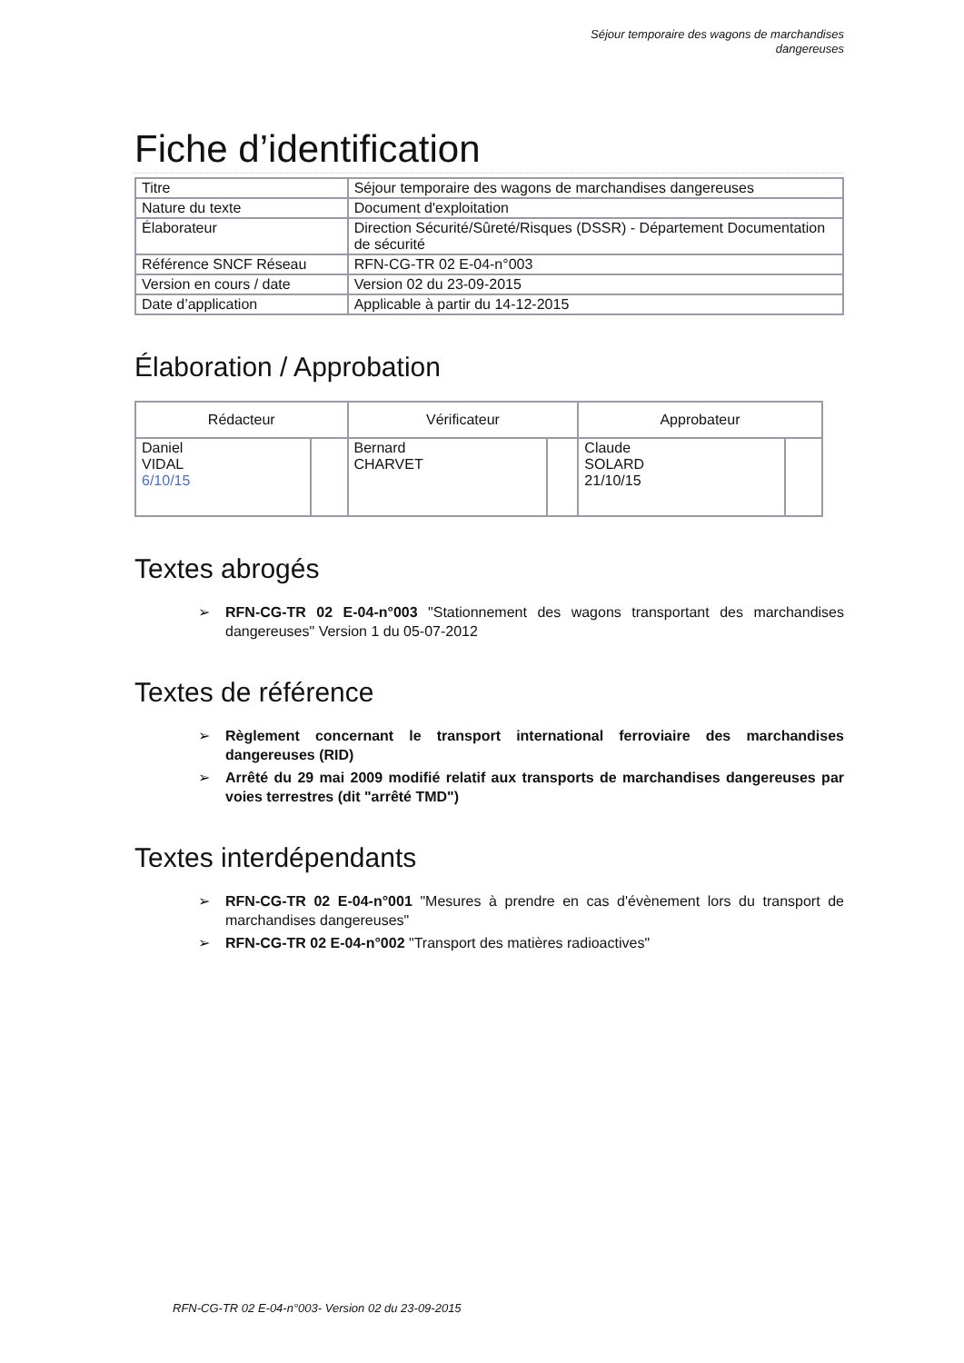Séjour temporaire des wagons de marchandises
dangereuses
Fiche d’identification
| Titre | Séjour temporaire des wagons de marchandises dangereuses |
| Nature du texte | Document d'exploitation |
| Élaborateur | Direction Sécurité/Sûreté/Risques (DSSR) - Département Documentation de sécurité |
| Référence SNCF Réseau | RFN-CG-TR 02 E-04-n°003 |
| Version en cours / date | Version 02 du 23-09-2015 |
| Date d’application | Applicable à partir du 14-12-2015 |
Élaboration / Approbation
| Rédacteur | | Vérificateur | | Approbateur | |
| --- | --- | --- | --- | --- | --- |
| Daniel VIDAL 6/10/15 | | Bernard CHARVET | | Claude SOLARD 21/10/15 | |
Textes abrogés
➢ RFN-CG-TR 02 E-04-n°003 "Stationnement des wagons transportant des marchandises dangereuses" Version 1 du 05-07-2012
Textes de référence
➢ Règlement concernant le transport international ferroviaire des marchandises dangereuses (RID)
➢ Arrêté du 29 mai 2009 modifié relatif aux transports de marchandises dangereuses par voies terrestres (dit "arrêté TMD")
Textes interdépendants
➢ RFN-CG-TR 02 E-04-n°001 "Mesures à prendre en cas d'évènement lors du transport de marchandises dangereuses"
➢ RFN-CG-TR 02 E-04-n°002 "Transport des matières radioactives"
RFN-CG-TR 02 E-04-n°003- Version 02 du 23-09-2015